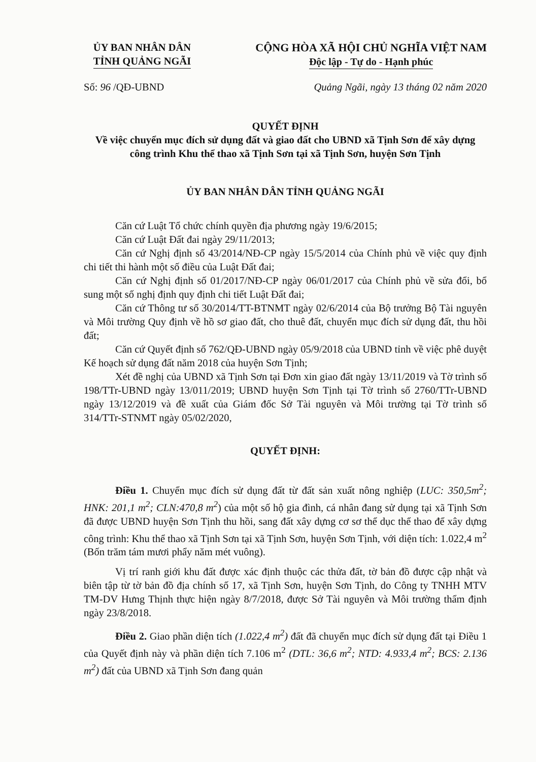ỦY BAN NHÂN DÂN
TỈNH QUẢNG NGÃI
CỘNG HÒA XÃ HỘI CHỦ NGHĨA VIỆT NAM
Độc lập - Tự do - Hạnh phúc
Số: 96 /QĐ-UBND Quảng Ngãi, ngày 13 tháng 02 năm 2020
QUYẾT ĐỊNH
Về việc chuyển mục đích sử dụng đất và giao đất cho UBND xã Tịnh Sơn để xây dựng công trình Khu thể thao xã Tịnh Sơn tại xã Tịnh Sơn, huyện Sơn Tịnh
ỦY BAN NHÂN DÂN TỈNH QUẢNG NGÃI
Căn cứ Luật Tổ chức chính quyền địa phương ngày 19/6/2015;
Căn cứ Luật Đất đai ngày 29/11/2013;
Căn cứ Nghị định số 43/2014/NĐ-CP ngày 15/5/2014 của Chính phủ về việc quy định chi tiết thi hành một số điều của Luật Đất đai;
Căn cứ Nghị định số 01/2017/NĐ-CP ngày 06/01/2017 của Chính phủ về sửa đổi, bổ sung một số nghị định quy định chi tiết Luật Đất đai;
Căn cứ Thông tư số 30/2014/TT-BTNMT ngày 02/6/2014 của Bộ trưởng Bộ Tài nguyên và Môi trường Quy định về hồ sơ giao đất, cho thuê đất, chuyển mục đích sử dụng đất, thu hồi đất;
Căn cứ Quyết định số 762/QĐ-UBND ngày 05/9/2018 của UBND tỉnh về việc phê duyệt Kế hoạch sử dụng đất năm 2018 của huyện Sơn Tịnh;
Xét đề nghị của UBND xã Tịnh Sơn tại Đơn xin giao đất ngày 13/11/2019 và Tờ trình số 198/TTr-UBND ngày 13/011/2019; UBND huyện Sơn Tịnh tại Tờ trình số 2760/TTr-UBND ngày 13/12/2019 và đề xuất của Giám đốc Sở Tài nguyên và Môi trường tại Tờ trình số 314/TTr-STNMT ngày 05/02/2020,
QUYẾT ĐỊNH:
Điều 1. Chuyển mục đích sử dụng đất từ đất sản xuất nông nghiệp (LUC: 350,5m<sup>2</sup>; HNK: 201,1 m<sup>2</sup>; CLN:470,8 m<sup>2</sup>) của một số hộ gia đình, cá nhân đang sử dụng tại xã Tịnh Sơn đã được UBND huyện Sơn Tịnh thu hồi, sang đất xây dựng cơ sơ thể dục thể thao để xây dựng công trình: Khu thể thao xã Tịnh Sơn tại xã Tịnh Sơn, huyện Sơn Tịnh, với diện tích: 1.022,4 m<sup>2</sup> (Bốn trăm tám mươi phẩy năm mét vuông).
Vị trí ranh giới khu đất được xác định thuộc các thửa đất, tờ bản đồ được cập nhật và biên tập từ tờ bản đồ địa chính số 17, xã Tịnh Sơn, huyện Sơn Tịnh, do Công ty TNHH MTV TM-DV Hưng Thịnh thực hiện ngày 8/7/2018, được Sở Tài nguyên và Môi trường thẩm định ngày 23/8/2018.
Điều 2. Giao phần diện tích (1.022,4 m<sup>2</sup>) đất đã chuyển mục đích sử dụng đất tại Điều 1 của Quyết định này và phần diện tích 7.106 m<sup>2</sup> (DTL: 36,6 m<sup>2</sup>; NTD: 4.933,4 m<sup>2</sup>; BCS: 2.136 m<sup>2</sup>) đất của UBND xã Tịnh Sơn đang quản